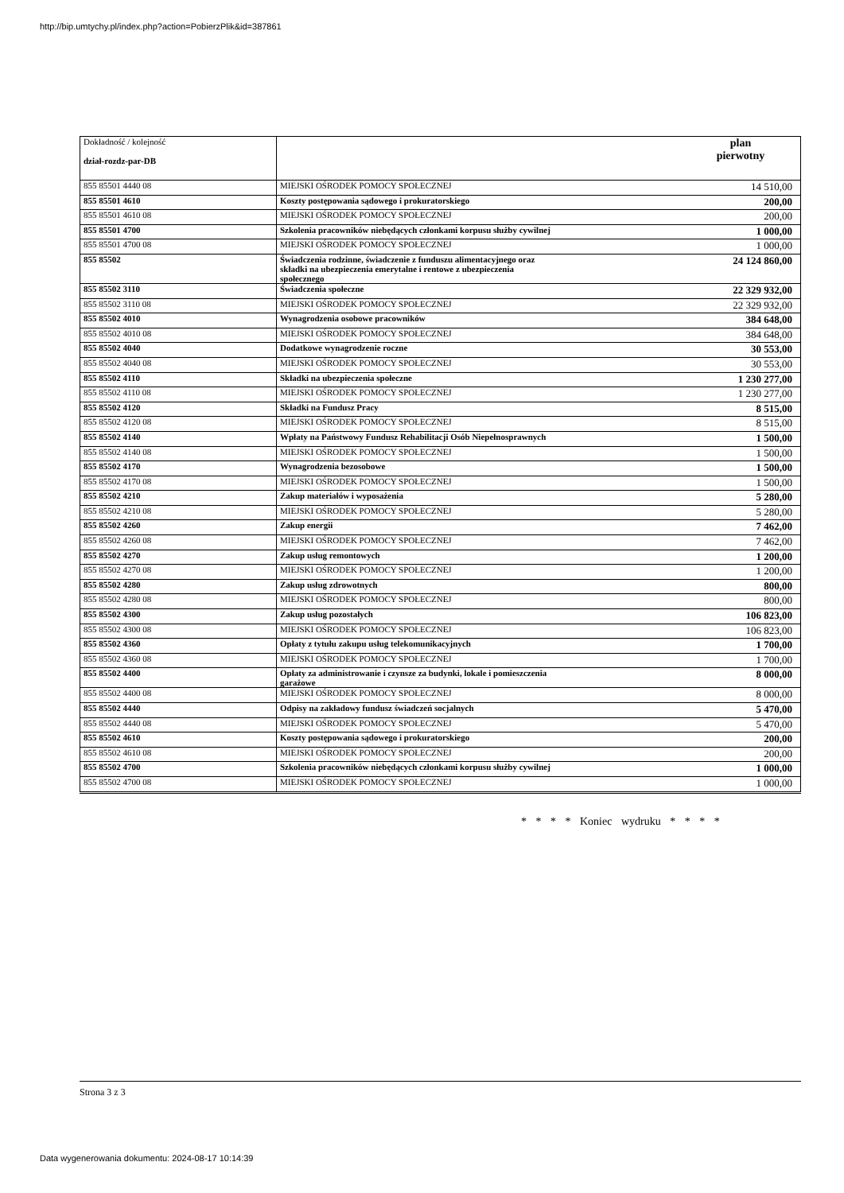http://bip.umtychy.pl/index.php?action=PobierzPlik&id=387861
| Dokładność / kolejność dział-rozdz-par-DB | | plan pierwotny |
| --- | --- | --- |
| 855 85501 4440 08 | MIEJSKI OŚRODEK POMOCY SPOŁECZNEJ | 14 510,00 |
| 855 85501 4610 | Koszty postępowania sądowego i prokuratorskiego | 200,00 |
| 855 85501 4610 08 | MIEJSKI OŚRODEK POMOCY SPOŁECZNEJ | 200,00 |
| 855 85501 4700 | Szkolenia pracowników niebędących członkami korpusu służby cywilnej | 1 000,00 |
| 855 85501 4700 08 | MIEJSKI OŚRODEK POMOCY SPOŁECZNEJ | 1 000,00 |
| 855 85502 | Świadczenia rodzinne, świadczenie z funduszu alimentacyjnego oraz składki na ubezpieczenia emerytalne i rentowe z ubezpieczenia społecznego | 24 124 860,00 |
| 855 85502 3110 | Świadczenia społeczne | 22 329 932,00 |
| 855 85502 3110 08 | MIEJSKI OŚRODEK POMOCY SPOŁECZNEJ | 22 329 932,00 |
| 855 85502 4010 | Wynagrodzenia osobowe pracowników | 384 648,00 |
| 855 85502 4010 08 | MIEJSKI OŚRODEK POMOCY SPOŁECZNEJ | 384 648,00 |
| 855 85502 4040 | Dodatkowe wynagrodzenie roczne | 30 553,00 |
| 855 85502 4040 08 | MIEJSKI OŚRODEK POMOCY SPOŁECZNEJ | 30 553,00 |
| 855 85502 4110 | Składki na ubezpieczenia społeczne | 1 230 277,00 |
| 855 85502 4110 08 | MIEJSKI OŚRODEK POMOCY SPOŁECZNEJ | 1 230 277,00 |
| 855 85502 4120 | Składki na Fundusz Pracy | 8 515,00 |
| 855 85502 4120 08 | MIEJSKI OŚRODEK POMOCY SPOŁECZNEJ | 8 515,00 |
| 855 85502 4140 | Wpłaty na Państwowy Fundusz Rehabilitacji Osób Niepełnosprawnych | 1 500,00 |
| 855 85502 4140 08 | MIEJSKI OŚRODEK POMOCY SPOŁECZNEJ | 1 500,00 |
| 855 85502 4170 | Wynagrodzenia bezosobowe | 1 500,00 |
| 855 85502 4170 08 | MIEJSKI OŚRODEK POMOCY SPOŁECZNEJ | 1 500,00 |
| 855 85502 4210 | Zakup materiałów i wyposażenia | 5 280,00 |
| 855 85502 4210 08 | MIEJSKI OŚRODEK POMOCY SPOŁECZNEJ | 5 280,00 |
| 855 85502 4260 | Zakup energii | 7 462,00 |
| 855 85502 4260 08 | MIEJSKI OŚRODEK POMOCY SPOŁECZNEJ | 7 462,00 |
| 855 85502 4270 | Zakup usług remontowych | 1 200,00 |
| 855 85502 4270 08 | MIEJSKI OŚRODEK POMOCY SPOŁECZNEJ | 1 200,00 |
| 855 85502 4280 | Zakup usług zdrowotnych | 800,00 |
| 855 85502 4280 08 | MIEJSKI OŚRODEK POMOCY SPOŁECZNEJ | 800,00 |
| 855 85502 4300 | Zakup usług pozostałych | 106 823,00 |
| 855 85502 4300 08 | MIEJSKI OŚRODEK POMOCY SPOŁECZNEJ | 106 823,00 |
| 855 85502 4360 | Opłaty z tytułu zakupu usług telekomunikacyjnych | 1 700,00 |
| 855 85502 4360 08 | MIEJSKI OŚRODEK POMOCY SPOŁECZNEJ | 1 700,00 |
| 855 85502 4400 | Opłaty za administrowanie i czynsze za budynki, lokale i pomieszczenia garażowe | 8 000,00 |
| 855 85502 4400 08 | MIEJSKI OŚRODEK POMOCY SPOŁECZNEJ | 8 000,00 |
| 855 85502 4440 | Odpisy na zakładowy fundusz świadczeń socjalnych | 5 470,00 |
| 855 85502 4440 08 | MIEJSKI OŚRODEK POMOCY SPOŁECZNEJ | 5 470,00 |
| 855 85502 4610 | Koszty postępowania sądowego i prokuratorskiego | 200,00 |
| 855 85502 4610 08 | MIEJSKI OŚRODEK POMOCY SPOŁECZNEJ | 200,00 |
| 855 85502 4700 | Szkolenia pracowników niebędących członkami korpusu służby cywilnej | 1 000,00 |
| 855 85502 4700 08 | MIEJSKI OŚRODEK POMOCY SPOŁECZNEJ | 1 000,00 |
* * * * Koniec wydruku * * * *
Strona 3 z 3
Data wygenerowania dokumentu: 2024-08-17 10:14:39